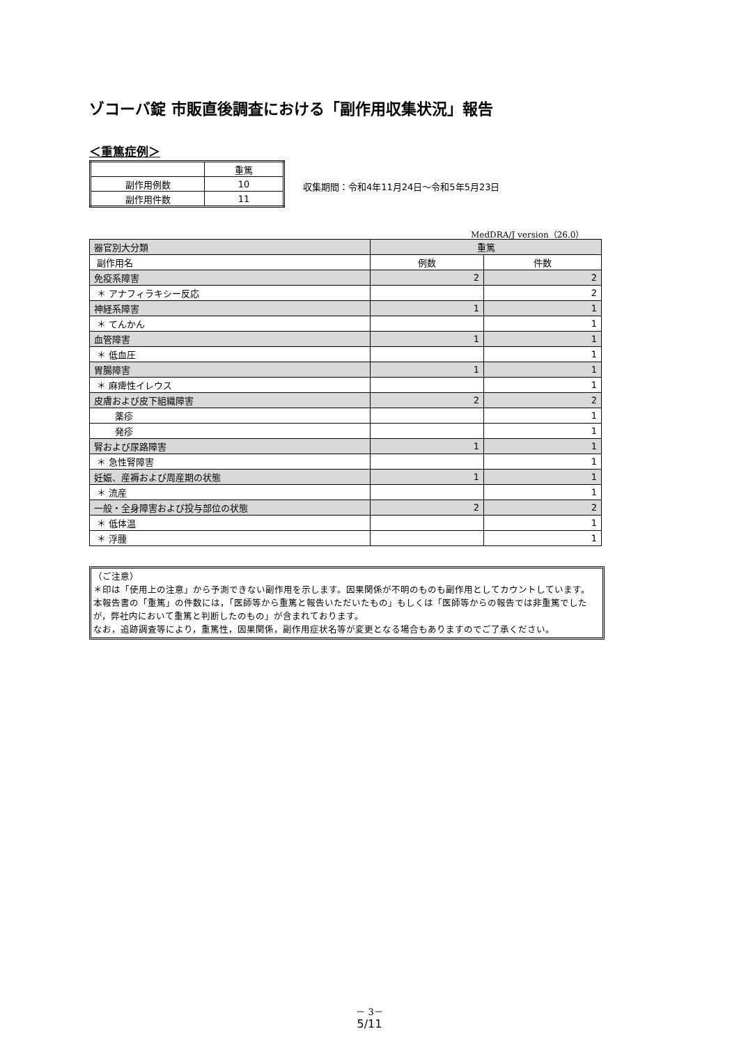ゾコーバ錠 市販直後調査における「副作用収集状況」報告
＜重篤症例＞
| | 重篤 |
| 副作用例数 | 10 |
| 副作用件数 | 11 |
収集期間：令和4年11月24日～令和5年5月23日
MedDRA/J version（26.0）
| 器官別大分類 | 重篤 | |
| 副作用名 | 例数 | 件数 |
| 免疫系障害 | 2 | 2 |
| ＊ アナフィラキシー反応 | | 2 |
| 神経系障害 | 1 | 1 |
| ＊ てんかん | | 1 |
| 血管障害 | 1 | 1 |
| ＊ 低血圧 | | 1 |
| 胃腸障害 | 1 | 1 |
| ＊ 麻痺性イレウス | | 1 |
| 皮膚および皮下組織障害 | 2 | 2 |
| 薬疹 | | 1 |
| 発疹 | | 1 |
| 腎および尿路障害 | 1 | 1 |
| ＊ 急性腎障害 | | 1 |
| 妊娠、産褥および周産期の状態 | 1 | 1 |
| ＊ 流産 | | 1 |
| 一般・全身障害および投与部位の状態 | 2 | 2 |
| ＊ 低体温 | | 1 |
| ＊ 浮腫 | | 1 |
（ご注意）
＊印は「使用上の注意」から予測できない副作用を示します。因果関係が不明のものも副作用としてカウントしています。
本報告書の「重篤」の件数には，「医師等から重篤と報告いただいたもの」もしくは「医師等からの報告では非重篤でしたが，弊社内において重篤と判断したのもの」が含まれております。
なお，追跡調査等により，重篤性，因果関係，副作用症状名等が変更となる場合もありますのでご了承ください。
－ 3－
5/11